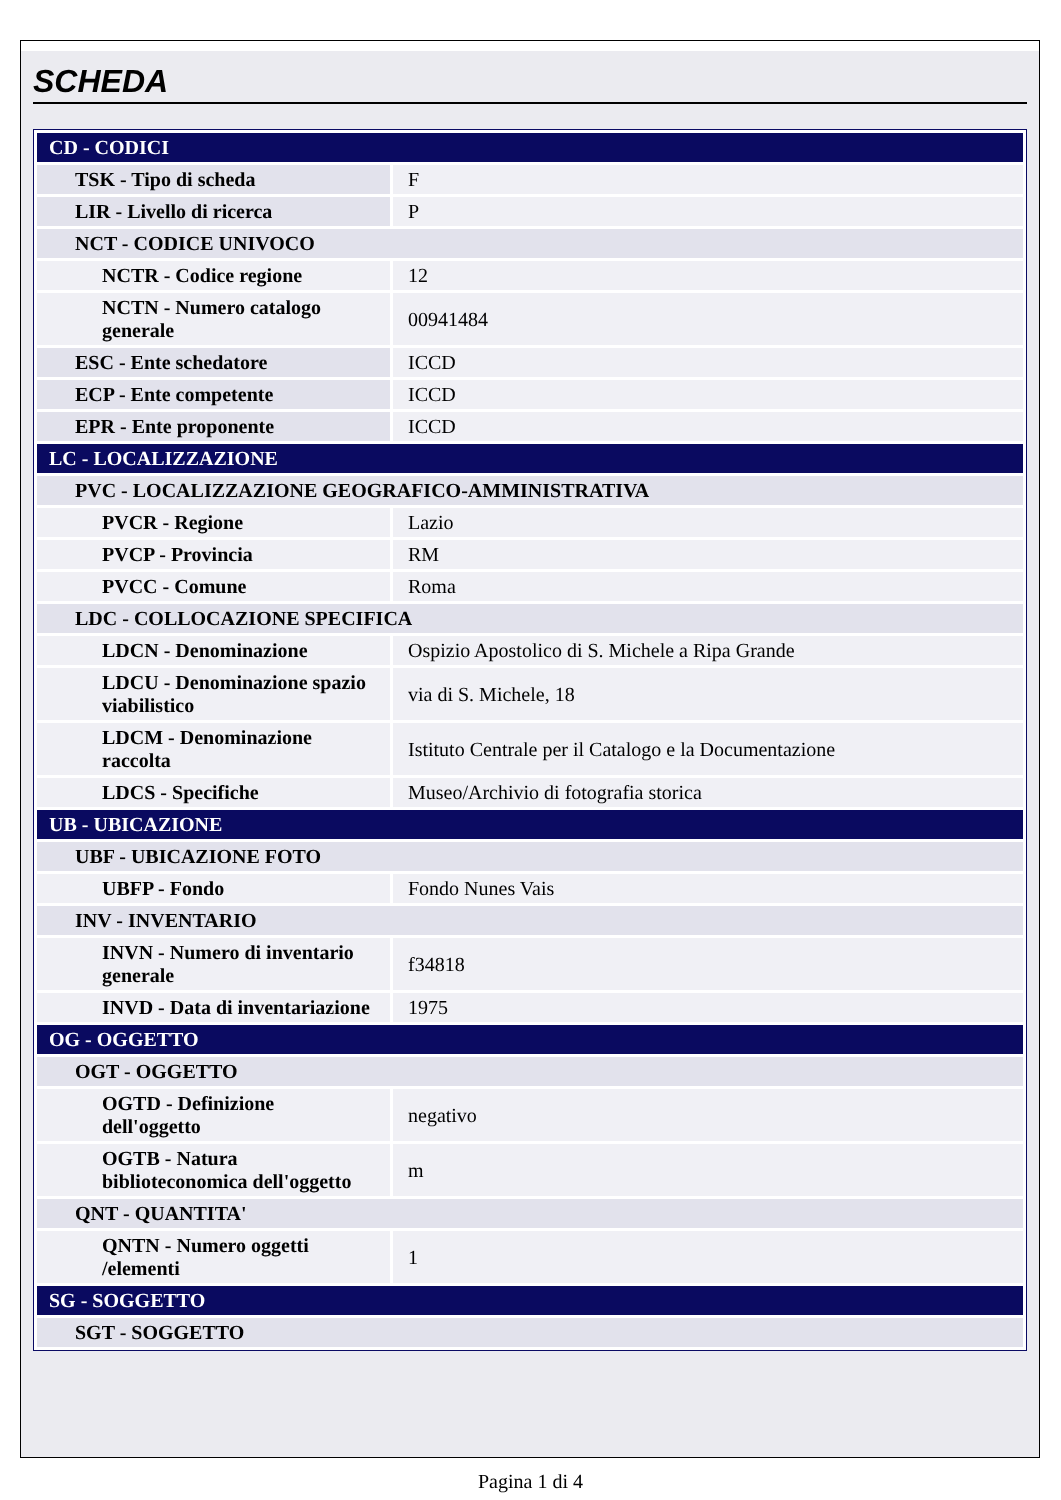SCHEDA
| CD - CODICI | |
| TSK - Tipo di scheda | F |
| LIR - Livello di ricerca | P |
| NCT - CODICE UNIVOCO | |
| NCTR - Codice regione | 12 |
| NCTN - Numero catalogo generale | 00941484 |
| ESC - Ente schedatore | ICCD |
| ECP - Ente competente | ICCD |
| EPR - Ente proponente | ICCD |
| LC - LOCALIZZAZIONE | |
| PVC - LOCALIZZAZIONE GEOGRAFICO-AMMINISTRATIVA | |
| PVCR - Regione | Lazio |
| PVCP - Provincia | RM |
| PVCC - Comune | Roma |
| LDC - COLLOCAZIONE SPECIFICA | |
| LDCN - Denominazione | Ospizio Apostolico di S. Michele a Ripa Grande |
| LDCU - Denominazione spazio viabilistico | via di S. Michele, 18 |
| LDCM - Denominazione raccolta | Istituto Centrale per il Catalogo e la Documentazione |
| LDCS - Specifiche | Museo/Archivio di fotografia storica |
| UB - UBICAZIONE | |
| UBF - UBICAZIONE FOTO | |
| UBFP - Fondo | Fondo Nunes Vais |
| INV - INVENTARIO | |
| INVN - Numero di inventario generale | f34818 |
| INVD - Data di inventariazione | 1975 |
| OG - OGGETTO | |
| OGT - OGGETTO | |
| OGTD - Definizione dell'oggetto | negativo |
| OGTB - Natura biblioteconomica dell'oggetto | m |
| QNT - QUANTITA' | |
| QNTN - Numero oggetti /elementi | 1 |
| SG - SOGGETTO | |
| SGT - SOGGETTO | |
Pagina 1 di 4